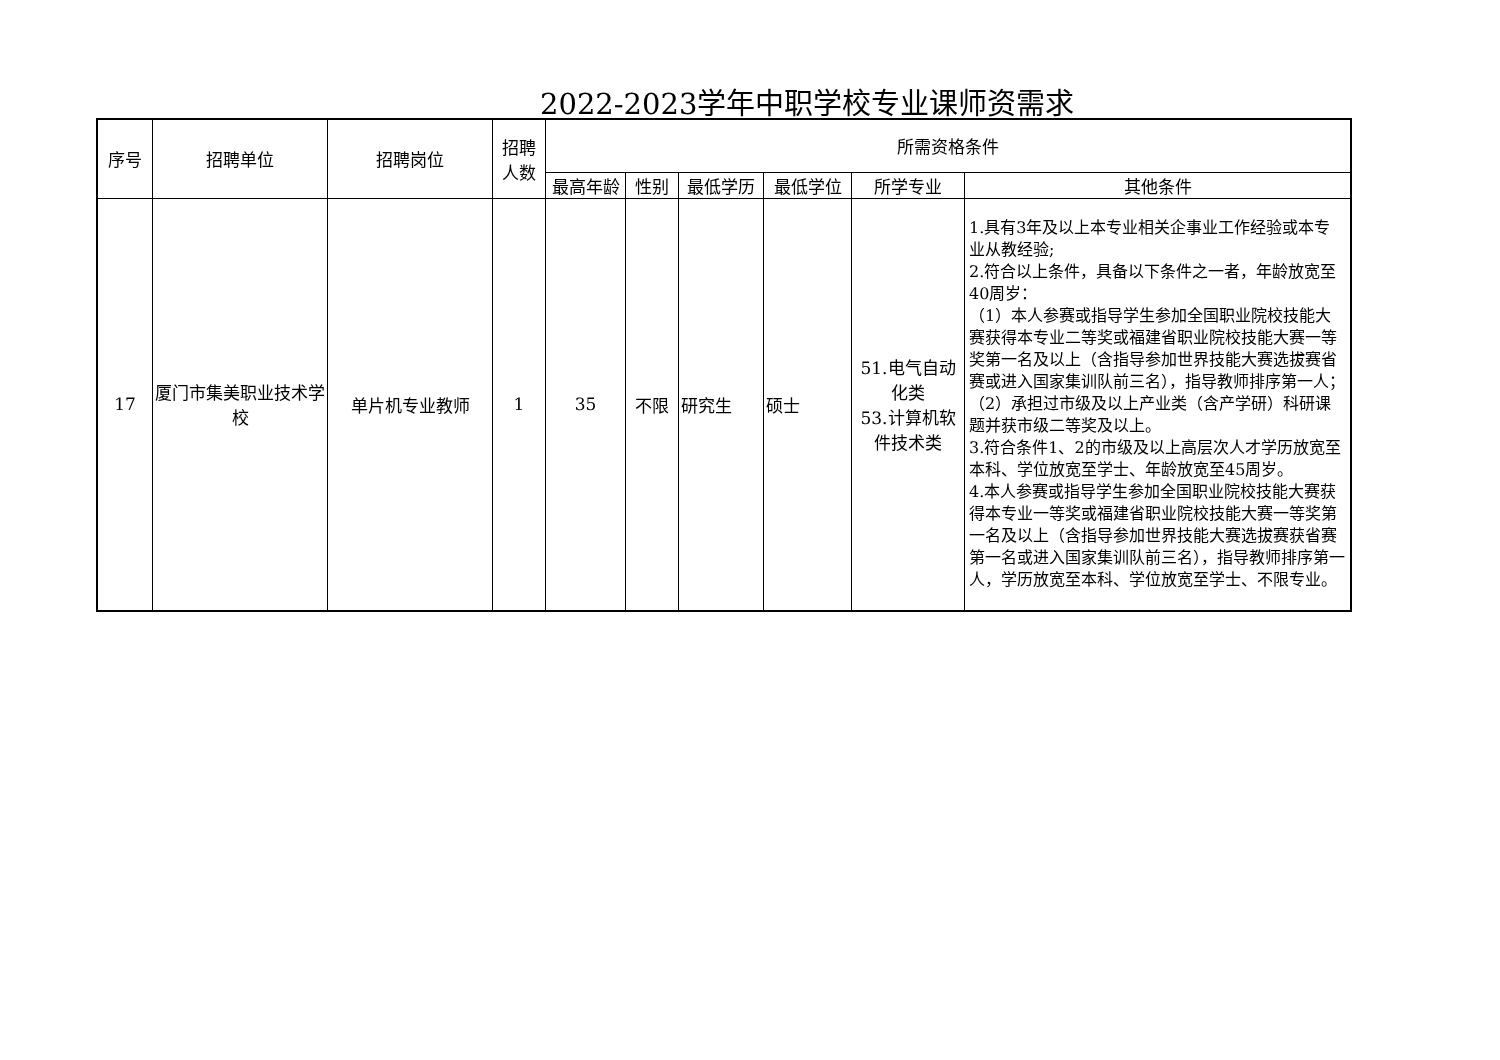2022-2023学年中职学校专业课师资需求
| 序号 | 招聘单位 | 招聘岗位 | 招聘 人数 | 所需资格条件 | | | | | |
| --- | --- | --- | --- | --- | --- | --- | --- | --- | --- |
| | | | | 最高年龄 | 性别 | 最低学历 | 最低学位 | 所学专业 | 其他条件 |
| 17 | 厦门市集美职业技术学校 | 单片机专业教师 | 1 | 35 | 不限 | 研究生 | 硕士 | 51.电气自动化类 53.计算机软件技术类 | 1.具有3年及以上本专业相关企事业工作经验或本专业从教经验; 2.符合以上条件，具备以下条件之一者，年龄放宽至40周岁： （1）本人参赛或指导学生参加全国职业院校技能大赛获得本专业二等奖或福建省职业院校技能大赛一等奖第一名及以上（含指导参加世界技能大赛选拔赛省赛或进入国家集训队前三名），指导教师排序第一人；（2）承担过市级及以上产业类（含产学研）科研课题并获市级二等奖及以上。 3.符合条件1、2的市级及以上高层次人才学历放宽至本科、学位放宽至学士、年龄放宽至45周岁。 4.本人参赛或指导学生参加全国职业院校技能大赛获得本专业一等奖或福建省职业院校技能大赛一等奖第一名及以上（含指导参加世界技能大赛选拔赛获省赛第一名或进入国家集训队前三名），指导教师排序第一人，学历放宽至本科、学位放宽至学士、不限专业。 |